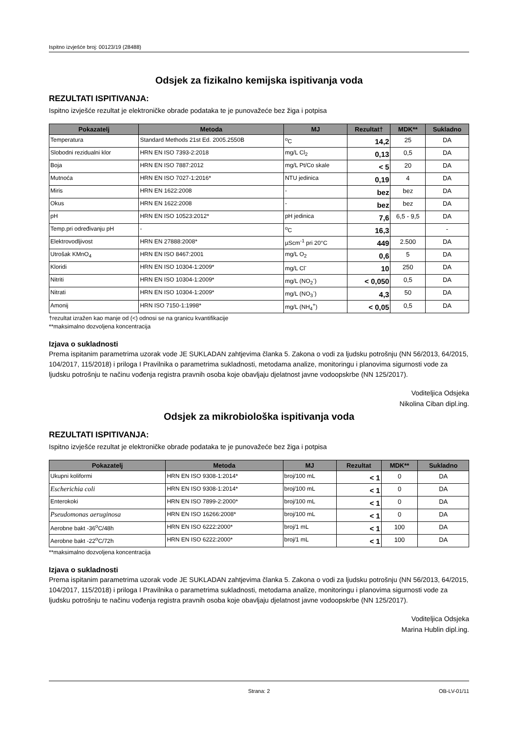Ispitno izvješće broj: 00123/19 (28488)
Odsjek za fizikalno kemijska ispitivanja voda
REZULTATI ISPITIVANJA:
Ispitno izvješće rezultat je elektroničke obrade podataka te je punovažeće bez žiga i potpisa
| Pokazatelj | Metoda | MJ | Rezultat† | MDK** | Sukladno |
| --- | --- | --- | --- | --- | --- |
| Temperatura | Standard Methods 21st Ed. 2005.2550B | <sup>o</sup> C | 14,2 | 25 | DA |
| Slobodni rezidualni klor | HRN EN ISO 7393-2:2018 | mg/L Cl<sub>2</sub> | 0,13 | 0,5 | DA |
| Boja | HRN EN ISO 7887:2012 | mg/L Pt/Co skale | < 5 | 20 | DA |
| Mutnoća | HRN EN ISO 7027-1:2016* | NTU jedinica | 0,19 | 4 | DA |
| Miris | HRN EN 1622:2008 | - | bez | bez | DA |
| Okus | HRN EN 1622:2008 | - | bez | bez | DA |
| pH | HRN EN ISO 10523:2012* | pH jedinica | 7,6 | 6,5 - 9,5 | DA |
| Temp.pri određivanju pH | - | <sup>o</sup> C | 16,3 | | - |
| Elektrovodljivost | HRN EN 27888:2008* | µScm<sup>-1</sup> pri 20°C | 449 | 2.500 | DA |
| Utrošak KMnO<sub>4</sub> | HRN EN ISO 8467:2001 | mg/L O<sub>2</sub> | 0,6 | 5 | DA |
| Kloridi | HRN EN ISO 10304-1:2009* | mg/L Cl<sup>-</sup> | 10 | 250 | DA |
| Nitriti | HRN EN ISO 10304-1:2009* | mg/L (NO<sub>2</sub><sup>-</sup>) | < 0,050 | 0,5 | DA |
| Nitrati | HRN EN ISO 10304-1:2009* | mg/L (NO<sub>3</sub><sup>-</sup>) | 4,3 | 50 | DA |
| Amonij | HRN ISO 7150-1:1998* | mg/L (NH<sub>4</sub><sup>+</sup>) | < 0,05 | 0,5 | DA |
†rezultat izražen kao manje od (<) odnosi se na granicu kvantifikacije
**maksimalno dozvoljena koncentracija
Izjava o sukladnosti
Prema ispitanim parametrima uzorak vode JE SUKLADAN zahtjevima članka 5. Zakona o vodi za ljudsku potrošnju (NN 56/2013, 64/2015, 104/2017, 115/2018) i priloga I Pravilnika o parametrima sukladnosti, metodama analize, monitoringu i planovima sigurnosti vode za ljudsku potrošnju te načinu vođenja registra pravnih osoba koje obavljaju djelatnost javne vodoopskrbe (NN 125/2017).
Voditeljica Odsjeka
Nikolina Ciban dipl.ing.
Odsjek za mikrobiološka ispitivanja voda
REZULTATI ISPITIVANJA:
Ispitno izvješće rezultat je elektroničke obrade podataka te je punovažeće bez žiga i potpisa
| Pokazatelj | Metoda | MJ | Rezultat | MDK** | Sukladno |
| --- | --- | --- | --- | --- | --- |
| Ukupni koliformi | HRN EN ISO 9308-1:2014* | broj/100 mL | < 1 | 0 | DA |
| Escherichia coli | HRN EN ISO 9308-1:2014* | broj/100 mL | < 1 | 0 | DA |
| Enterokoki | HRN EN ISO 7899-2:2000* | broj/100 mL | < 1 | 0 | DA |
| Pseudomonas aeruginosa | HRN EN ISO 16266:2008* | broj/100 mL | < 1 | 0 | DA |
| Aerobne bakt -36<sup>o</sup>C/48h | HRN EN ISO 6222:2000* | broj/1 mL | < 1 | 100 | DA |
| Aerobne bakt -22<sup>o</sup>C/72h | HRN EN ISO 6222:2000* | broj/1 mL | < 1 | 100 | DA |
**maksimalno dozvoljena koncentracija
Izjava o sukladnosti
Prema ispitanim parametrima uzorak vode JE SUKLADAN zahtjevima članka 5. Zakona o vodi za ljudsku potrošnju (NN 56/2013, 64/2015, 104/2017, 115/2018) i priloga I Pravilnika o parametrima sukladnosti, metodama analize, monitoringu i planovima sigurnosti vode za ljudsku potrošnju te načinu vođenja registra pravnih osoba koje obavljaju djelatnost javne vodoopskrbe (NN 125/2017).
Voditeljica Odsjeka
Marina Hublin dipl.ing.
Strana: 2 OB-LV-01/11